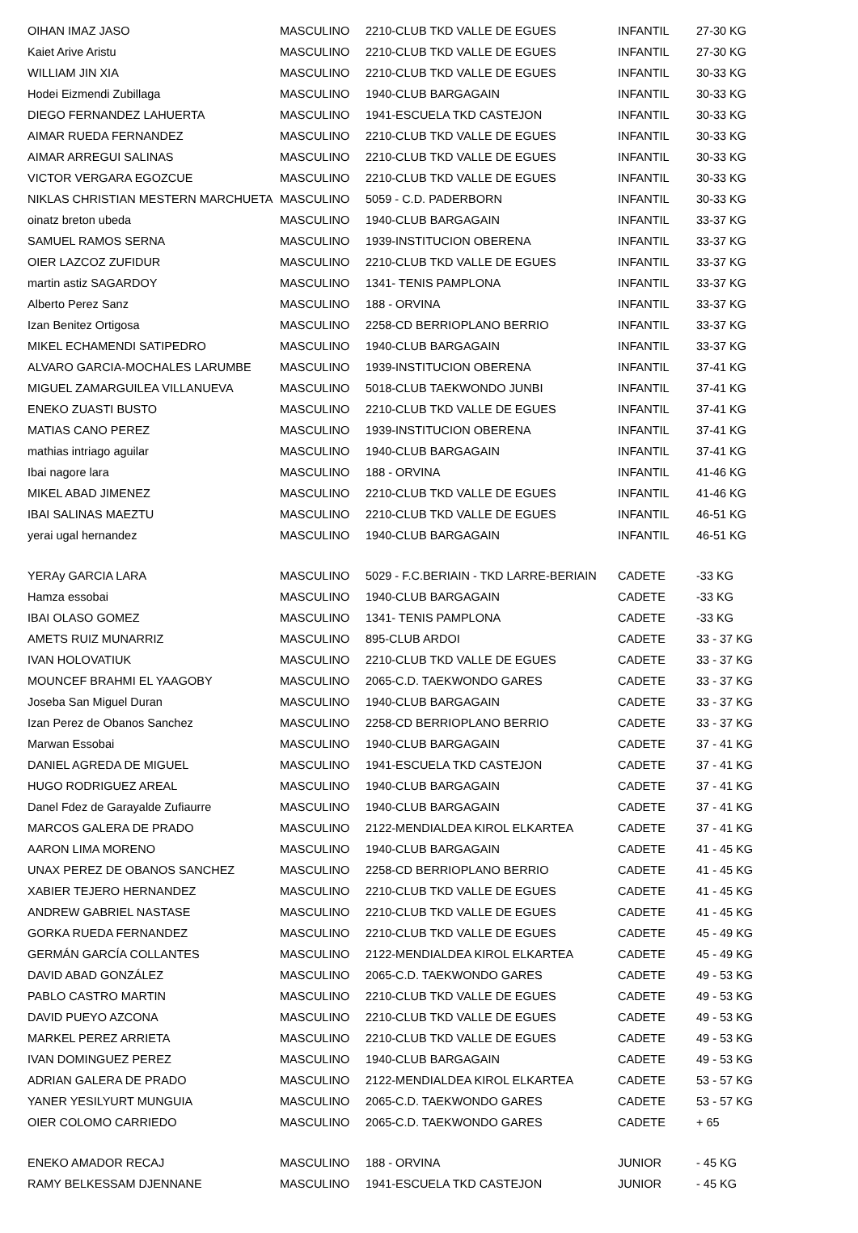| OIHAN IMAZ JASO | MASCULINO | 2210-CLUB TKD VALLE DE EGUES | INFANTIL | 27-30 KG |
| Kaiet Arive Aristu | MASCULINO | 2210-CLUB TKD VALLE DE EGUES | INFANTIL | 27-30 KG |
| WILLIAM JIN XIA | MASCULINO | 2210-CLUB TKD VALLE DE EGUES | INFANTIL | 30-33 KG |
| Hodei Eizmendi Zubillaga | MASCULINO | 1940-CLUB BARGAGAIN | INFANTIL | 30-33 KG |
| DIEGO FERNANDEZ LAHUERTA | MASCULINO | 1941-ESCUELA TKD CASTEJON | INFANTIL | 30-33 KG |
| AIMAR RUEDA FERNANDEZ | MASCULINO | 2210-CLUB TKD VALLE DE EGUES | INFANTIL | 30-33 KG |
| AIMAR ARREGUI SALINAS | MASCULINO | 2210-CLUB TKD VALLE DE EGUES | INFANTIL | 30-33 KG |
| VICTOR VERGARA EGOZCUE | MASCULINO | 2210-CLUB TKD VALLE DE EGUES | INFANTIL | 30-33 KG |
| NIKLAS CHRISTIAN MESTERN MARCHUETA | MASCULINO | 5059 - C.D. PADERBORN | INFANTIL | 30-33 KG |
| oinatz breton ubeda | MASCULINO | 1940-CLUB BARGAGAIN | INFANTIL | 33-37 KG |
| SAMUEL RAMOS SERNA | MASCULINO | 1939-INSTITUCION OBERENA | INFANTIL | 33-37 KG |
| OIER LAZCOZ ZUFIDUR | MASCULINO | 2210-CLUB TKD VALLE DE EGUES | INFANTIL | 33-37 KG |
| martin astiz SAGARDOY | MASCULINO | 1341- TENIS PAMPLONA | INFANTIL | 33-37 KG |
| Alberto Perez Sanz | MASCULINO | 188 - ORVINA | INFANTIL | 33-37 KG |
| Izan Benitez Ortigosa | MASCULINO | 2258-CD BERRIOPLANO BERRIO | INFANTIL | 33-37 KG |
| MIKEL ECHAMENDI SATIPEDRO | MASCULINO | 1940-CLUB BARGAGAIN | INFANTIL | 33-37 KG |
| ALVARO GARCIA-MOCHALES LARUMBE | MASCULINO | 1939-INSTITUCION OBERENA | INFANTIL | 37-41 KG |
| MIGUEL ZAMARGUILEA VILLANUEVA | MASCULINO | 5018-CLUB TAEKWONDO JUNBI | INFANTIL | 37-41 KG |
| ENEKO ZUASTI BUSTO | MASCULINO | 2210-CLUB TKD VALLE DE EGUES | INFANTIL | 37-41 KG |
| MATIAS CANO PEREZ | MASCULINO | 1939-INSTITUCION OBERENA | INFANTIL | 37-41 KG |
| mathias intriago aguilar | MASCULINO | 1940-CLUB BARGAGAIN | INFANTIL | 37-41 KG |
| Ibai nagore lara | MASCULINO | 188 - ORVINA | INFANTIL | 41-46 KG |
| MIKEL ABAD JIMENEZ | MASCULINO | 2210-CLUB TKD VALLE DE EGUES | INFANTIL | 41-46 KG |
| IBAI SALINAS MAEZTU | MASCULINO | 2210-CLUB TKD VALLE DE EGUES | INFANTIL | 46-51 KG |
| yerai ugal hernandez | MASCULINO | 1940-CLUB BARGAGAIN | INFANTIL | 46-51 KG |
| YERAy GARCIA LARA | MASCULINO | 5029 - F.C.BERIAIN - TKD LARRE-BERIAIN | CADETE | -33 KG |
| Hamza essobai | MASCULINO | 1940-CLUB BARGAGAIN | CADETE | -33 KG |
| IBAI OLASO GOMEZ | MASCULINO | 1341- TENIS PAMPLONA | CADETE | -33 KG |
| AMETS RUIZ MUNARRIZ | MASCULINO | 895-CLUB ARDOI | CADETE | 33 - 37 KG |
| IVAN HOLOVATIUK | MASCULINO | 2210-CLUB TKD VALLE DE EGUES | CADETE | 33 - 37 KG |
| MOUNCEF BRAHMI EL YAAGOBY | MASCULINO | 2065-C.D. TAEKWONDO GARES | CADETE | 33 - 37 KG |
| Joseba San Miguel Duran | MASCULINO | 1940-CLUB BARGAGAIN | CADETE | 33 - 37 KG |
| Izan Perez de Obanos Sanchez | MASCULINO | 2258-CD BERRIOPLANO BERRIO | CADETE | 33 - 37 KG |
| Marwan Essobai | MASCULINO | 1940-CLUB BARGAGAIN | CADETE | 37 - 41 KG |
| DANIEL AGREDA DE MIGUEL | MASCULINO | 1941-ESCUELA TKD CASTEJON | CADETE | 37 - 41 KG |
| HUGO RODRIGUEZ AREAL | MASCULINO | 1940-CLUB BARGAGAIN | CADETE | 37 - 41 KG |
| Danel Fdez de Garayalde Zufiaurre | MASCULINO | 1940-CLUB BARGAGAIN | CADETE | 37 - 41 KG |
| MARCOS GALERA DE PRADO | MASCULINO | 2122-MENDIALDEA KIROL ELKARTEA | CADETE | 37 - 41 KG |
| AARON LIMA MORENO | MASCULINO | 1940-CLUB BARGAGAIN | CADETE | 41 - 45 KG |
| UNAX PEREZ DE OBANOS SANCHEZ | MASCULINO | 2258-CD BERRIOPLANO BERRIO | CADETE | 41 - 45 KG |
| XABIER TEJERO HERNANDEZ | MASCULINO | 2210-CLUB TKD VALLE DE EGUES | CADETE | 41 - 45 KG |
| ANDREW GABRIEL NASTASE | MASCULINO | 2210-CLUB TKD VALLE DE EGUES | CADETE | 41 - 45 KG |
| GORKA RUEDA FERNANDEZ | MASCULINO | 2210-CLUB TKD VALLE DE EGUES | CADETE | 45 - 49 KG |
| GERMÁN GARCÍA COLLANTES | MASCULINO | 2122-MENDIALDEA KIROL ELKARTEA | CADETE | 45 - 49 KG |
| DAVID ABAD GONZÁLEZ | MASCULINO | 2065-C.D. TAEKWONDO GARES | CADETE | 49 - 53 KG |
| PABLO CASTRO MARTIN | MASCULINO | 2210-CLUB TKD VALLE DE EGUES | CADETE | 49 - 53 KG |
| DAVID PUEYO AZCONA | MASCULINO | 2210-CLUB TKD VALLE DE EGUES | CADETE | 49 - 53 KG |
| MARKEL PEREZ ARRIETA | MASCULINO | 2210-CLUB TKD VALLE DE EGUES | CADETE | 49 - 53 KG |
| IVAN DOMINGUEZ PEREZ | MASCULINO | 1940-CLUB BARGAGAIN | CADETE | 49 - 53 KG |
| ADRIAN GALERA DE PRADO | MASCULINO | 2122-MENDIALDEA KIROL ELKARTEA | CADETE | 53 - 57 KG |
| YANER YESILYURT MUNGUIA | MASCULINO | 2065-C.D. TAEKWONDO GARES | CADETE | 53 - 57 KG |
| OIER COLOMO CARRIEDO | MASCULINO | 2065-C.D. TAEKWONDO GARES | CADETE | + 65 |
| ENEKO AMADOR RECAJ | MASCULINO | 188 - ORVINA | JUNIOR | - 45 KG |
| RAMY BELKESSAM DJENNANE | MASCULINO | 1941-ESCUELA TKD CASTEJON | JUNIOR | - 45 KG |